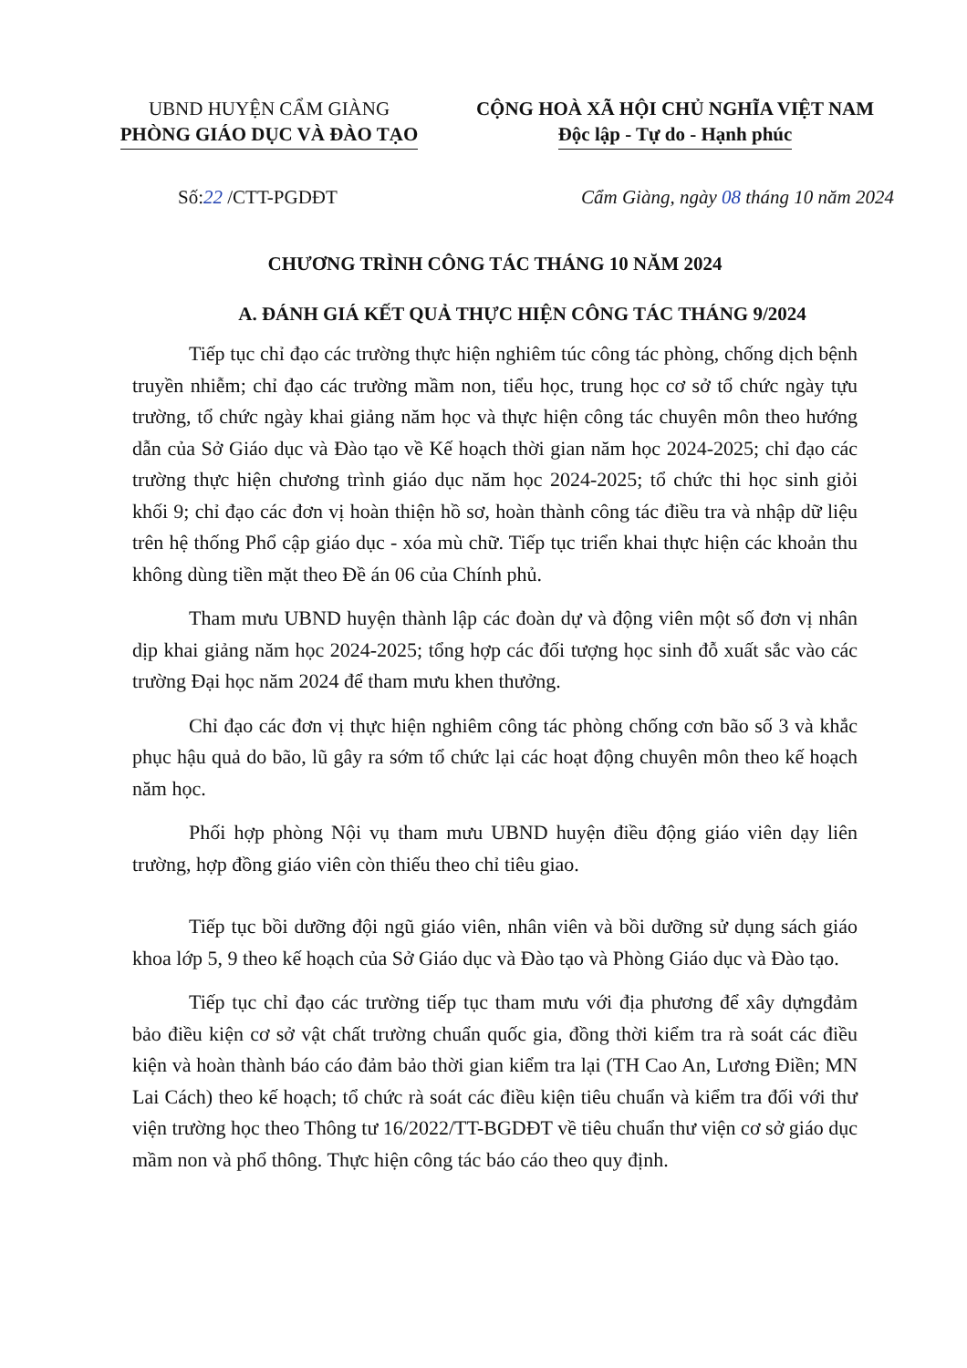UBND HUYỆN CẨM GIÀNG
PHÒNG GIÁO DỤC VÀ ĐÀO TẠO
CỘNG HOÀ XÃ HỘI CHỦ NGHĨA VIỆT NAM
Độc lập - Tự do - Hạnh phúc
Số:22 /CTT-PGDĐT Cẩm Giàng, ngày 08 tháng 10 năm 2024
CHƯƠNG TRÌNH CÔNG TÁC THÁNG 10 NĂM 2024
A. ĐÁNH GIÁ KẾT QUẢ THỰC HIỆN CÔNG TÁC THÁNG 9/2024
Tiếp tục chỉ đạo các trường thực hiện nghiêm túc công tác phòng, chống dịch bệnh truyền nhiễm; chỉ đạo các trường mầm non, tiểu học, trung học cơ sở tổ chức ngày tựu trường, tổ chức ngày khai giảng năm học và thực hiện công tác chuyên môn theo hướng dẫn của Sở Giáo dục và Đào tạo về Kế hoạch thời gian năm học 2024-2025; chỉ đạo các trường thực hiện chương trình giáo dục năm học 2024-2025; tổ chức thi học sinh giỏi khối 9; chỉ đạo các đơn vị hoàn thiện hồ sơ, hoàn thành công tác điều tra và nhập dữ liệu trên hệ thống Phổ cập giáo dục - xóa mù chữ. Tiếp tục triển khai thực hiện các khoản thu không dùng tiền mặt theo Đề án 06 của Chính phủ.
Tham mưu UBND huyện thành lập các đoàn dự và động viên một số đơn vị nhân dịp khai giảng năm học 2024-2025; tổng hợp các đối tượng học sinh đỗ xuất sắc vào các trường Đại học năm 2024 để tham mưu khen thưởng.
Chỉ đạo các đơn vị thực hiện nghiêm công tác phòng chống cơn bão số 3 và khắc phục hậu quả do bão, lũ gây ra sớm tổ chức lại các hoạt động chuyên môn theo kế hoạch năm học.
Phối hợp phòng Nội vụ tham mưu UBND huyện điều động giáo viên dạy liên trường, hợp đồng giáo viên còn thiếu theo chỉ tiêu giao.
Tiếp tục bồi dưỡng đội ngũ giáo viên, nhân viên và bồi dưỡng sử dụng sách giáo khoa lớp 5, 9 theo kế hoạch của Sở Giáo dục và Đào tạo và Phòng Giáo dục và Đào tạo.
Tiếp tục chỉ đạo các trường tiếp tục tham mưu với địa phương để xây dựngđảm bảo điều kiện cơ sở vật chất trường chuẩn quốc gia, đồng thời kiểm tra rà soát các điều kiện và hoàn thành báo cáo đảm bảo thời gian kiểm tra lại (TH Cao An, Lương Điền; MN Lai Cách) theo kế hoạch; tổ chức rà soát các điều kiện tiêu chuẩn và kiểm tra đối với thư viện trường học theo Thông tư 16/2022/TT-BGDĐT về tiêu chuẩn thư viện cơ sở giáo dục mầm non và phổ thông. Thực hiện công tác báo cáo theo quy định.